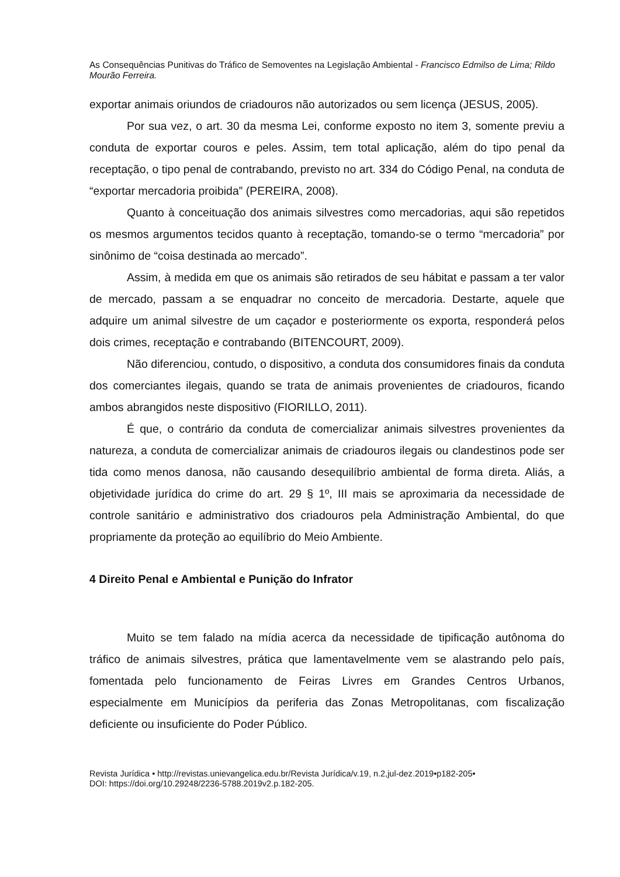As Consequências Punitivas do Tráfico de Semoventes na Legislação Ambiental - Francisco Edmilso de Lima; Rildo Mourão Ferreira.
exportar animais oriundos de criadouros não autorizados ou sem licença (JESUS, 2005).
Por sua vez, o art. 30 da mesma Lei, conforme exposto no item 3, somente previu a conduta de exportar couros e peles. Assim, tem total aplicação, além do tipo penal da receptação, o tipo penal de contrabando, previsto no art. 334 do Código Penal, na conduta de “exportar mercadoria proibida” (PEREIRA, 2008).
Quanto à conceituação dos animais silvestres como mercadorias, aqui são repetidos os mesmos argumentos tecidos quanto à receptação, tomando-se o termo “mercadoria” por sinônimo de “coisa destinada ao mercado”.
Assim, à medida em que os animais são retirados de seu hábitat e passam a ter valor de mercado, passam a se enquadrar no conceito de mercadoria. Destarte, aquele que adquire um animal silvestre de um caçador e posteriormente os exporta, responderá pelos dois crimes, receptação e contrabando (BITENCOURT, 2009).
Não diferenciou, contudo, o dispositivo, a conduta dos consumidores finais da conduta dos comerciantes ilegais, quando se trata de animais provenientes de criadouros, ficando ambos abrangidos neste dispositivo (FIORILLO, 2011).
É que, o contrário da conduta de comercializar animais silvestres provenientes da natureza, a conduta de comercializar animais de criadouros ilegais ou clandestinos pode ser tida como menos danosa, não causando desequilíbrio ambiental de forma direta. Aliás, a objetividade jurídica do crime do art. 29 § 1º, III mais se aproximaria da necessidade de controle sanitário e administrativo dos criadouros pela Administração Ambiental, do que propriamente da proteção ao equilíbrio do Meio Ambiente.
4 Direito Penal e Ambiental e Punição do Infrator
Muito se tem falado na mídia acerca da necessidade de tipificação autônoma do tráfico de animais silvestres, prática que lamentavelmente vem se alastrando pelo país, fomentada pelo funcionamento de Feiras Livres em Grandes Centros Urbanos, especialmente em Municípios da periferia das Zonas Metropolitanas, com fiscalização deficiente ou insuficiente do Poder Público.
Revista Jurídica • http://revistas.unievangelica.edu.br/Revista Jurídica/v.19, n.2,jul-dez.2019•p182-205•
DOI: https://doi.org/10.29248/2236-5788.2019v2.p.182-205.